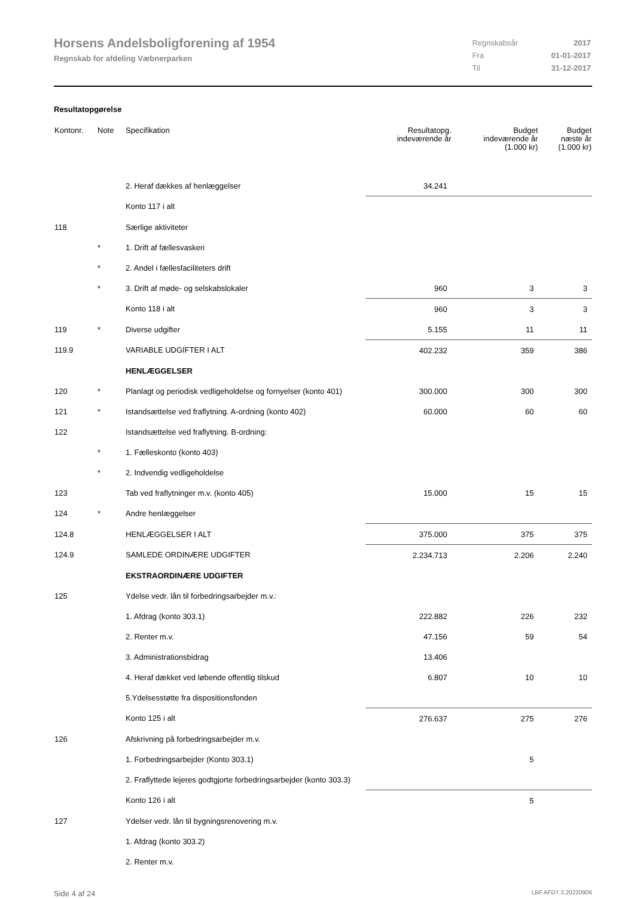Horsens Andelsboligforening af 1954
Regnskab for afdeling Væbnerparken
| Regnskabsår | 2017 |
| Fra | 01-01-2017 |
| Til | 31-12-2017 |
Resultatopgørelse
| Kontonr. | Note | Specifikation | Resultatopg. indeværende år | Budget indeværende år (1.000 kr) | Budget næste år (1.000 kr) |
| --- | --- | --- | --- | --- | --- |
| | | 2. Heraf dækkes af henlæggelser | 34.241 | | |
| | | Konto 117 i alt | | | |
| 118 | | Særlige aktiviteter | | | |
| | * | 1. Drift af fællesvaskeri | | | |
| | * | 2. Andel i fællesfaciliteters drift | | | |
| | * | 3. Drift af møde- og selskabslokaler | 960 | 3 | 3 |
| | | Konto 118 i alt | 960 | 3 | 3 |
| 119 | * | Diverse udgifter | 5.155 | 11 | 11 |
| 119.9 | | VARIABLE UDGIFTER I ALT | 402.232 | 359 | 386 |
| | | HENLÆGGELSER | | | |
| 120 | * | Planlagt og periodisk vedligeholdelse og fornyelser (konto 401) | 300.000 | 300 | 300 |
| 121 | * | Istandsættelse ved fraflytning. A-ordning (konto 402) | 60.000 | 60 | 60 |
| 122 | | Istandsættelse ved fraflytning. B-ordning: | | | |
| | * | 1. Fælleskonto (konto 403) | | | |
| | * | 2. Indvendig vedligeholdelse | | | |
| 123 | | Tab ved fraflytninger m.v. (konto 405) | 15.000 | 15 | 15 |
| 124 | * | Andre henlæggelser | | | |
| 124.8 | | HENLÆGGELSER I ALT | 375.000 | 375 | 375 |
| 124.9 | | SAMLEDE ORDINÆRE UDGIFTER | 2.234.713 | 2.206 | 2.240 |
| | | EKSTRAORDINÆRE UDGIFTER | | | |
| 125 | | Ydelse vedr. lån til forbedringsarbejder m.v.: | | | |
| | | 1. Afdrag (konto 303.1) | 222.882 | 226 | 232 |
| | | 2. Renter m.v. | 47.156 | 59 | 54 |
| | | 3. Administrationsbidrag | 13.406 | | |
| | | 4. Heraf dækket ved løbende offentlig tilskud | 6.807 | 10 | 10 |
| | | 5.Ydelsesstøtte fra dispositionsfonden | | | |
| | | Konto 125 i alt | 276.637 | 275 | 276 |
| 126 | | Afskrivning på forbedringsarbejder m.v. | | | |
| | | 1. Forbedringsarbejder (Konto 303.1) | | 5 | |
| | | 2. Fraflyttede lejeres godtgjorte forbedringsarbejder (konto 303.3) | | | |
| | | Konto 126 i alt | | 5 | |
| 127 | | Ydelser vedr. lån til bygningsrenovering m.v. | | | |
| | | 1. Afdrag (konto 303.2) | | | |
| | | 2. Renter m.v. | | | |
Side 4 af 24 LBF.AFD7.3.20220906